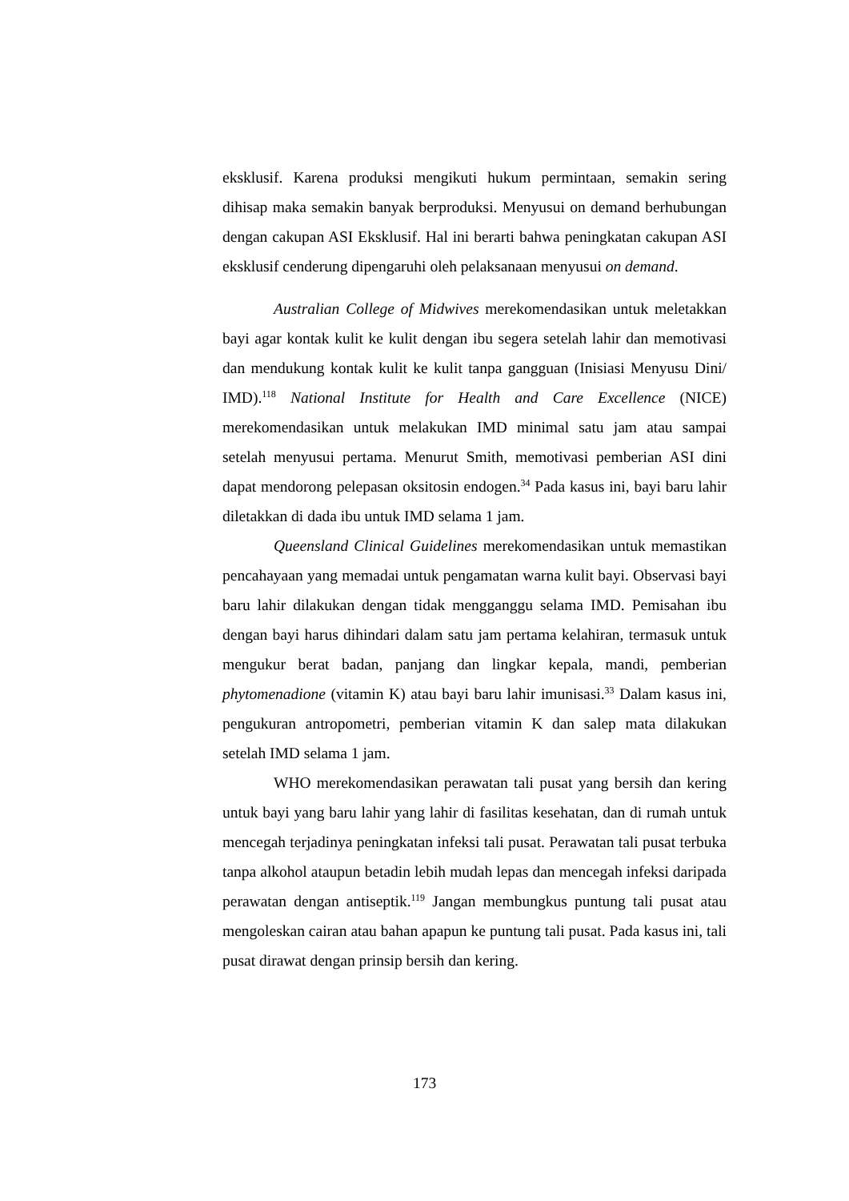eksklusif. Karena produksi mengikuti hukum permintaan, semakin sering dihisap maka semakin banyak berproduksi. Menyusui on demand berhubungan dengan cakupan ASI Eksklusif. Hal ini berarti bahwa peningkatan cakupan ASI eksklusif cenderung dipengaruhi oleh pelaksanaan menyusui on demand.
Australian College of Midwives merekomendasikan untuk meletakkan bayi agar kontak kulit ke kulit dengan ibu segera setelah lahir dan memotivasi dan mendukung kontak kulit ke kulit tanpa gangguan (Inisiasi Menyusu Dini/ IMD).<sup>118</sup> National Institute for Health and Care Excellence (NICE) merekomendasikan untuk melakukan IMD minimal satu jam atau sampai setelah menyusui pertama. Menurut Smith, memotivasi pemberian ASI dini dapat mendorong pelepasan oksitosin endogen.<sup>34</sup> Pada kasus ini, bayi baru lahir diletakkan di dada ibu untuk IMD selama 1 jam.
Queensland Clinical Guidelines merekomendasikan untuk memastikan pencahayaan yang memadai untuk pengamatan warna kulit bayi. Observasi bayi baru lahir dilakukan dengan tidak mengganggu selama IMD. Pemisahan ibu dengan bayi harus dihindari dalam satu jam pertama kelahiran, termasuk untuk mengukur berat badan, panjang dan lingkar kepala, mandi, pemberian phytomenadione (vitamin K) atau bayi baru lahir imunisasi.<sup>33</sup> Dalam kasus ini, pengukuran antropometri, pemberian vitamin K dan salep mata dilakukan setelah IMD selama 1 jam.
WHO merekomendasikan perawatan tali pusat yang bersih dan kering untuk bayi yang baru lahir yang lahir di fasilitas kesehatan, dan di rumah untuk mencegah terjadinya peningkatan infeksi tali pusat. Perawatan tali pusat terbuka tanpa alkohol ataupun betadin lebih mudah lepas dan mencegah infeksi daripada perawatan dengan antiseptik.<sup>119</sup> Jangan membungkus puntung tali pusat atau mengoleskan cairan atau bahan apapun ke puntung tali pusat. Pada kasus ini, tali pusat dirawat dengan prinsip bersih dan kering.
173